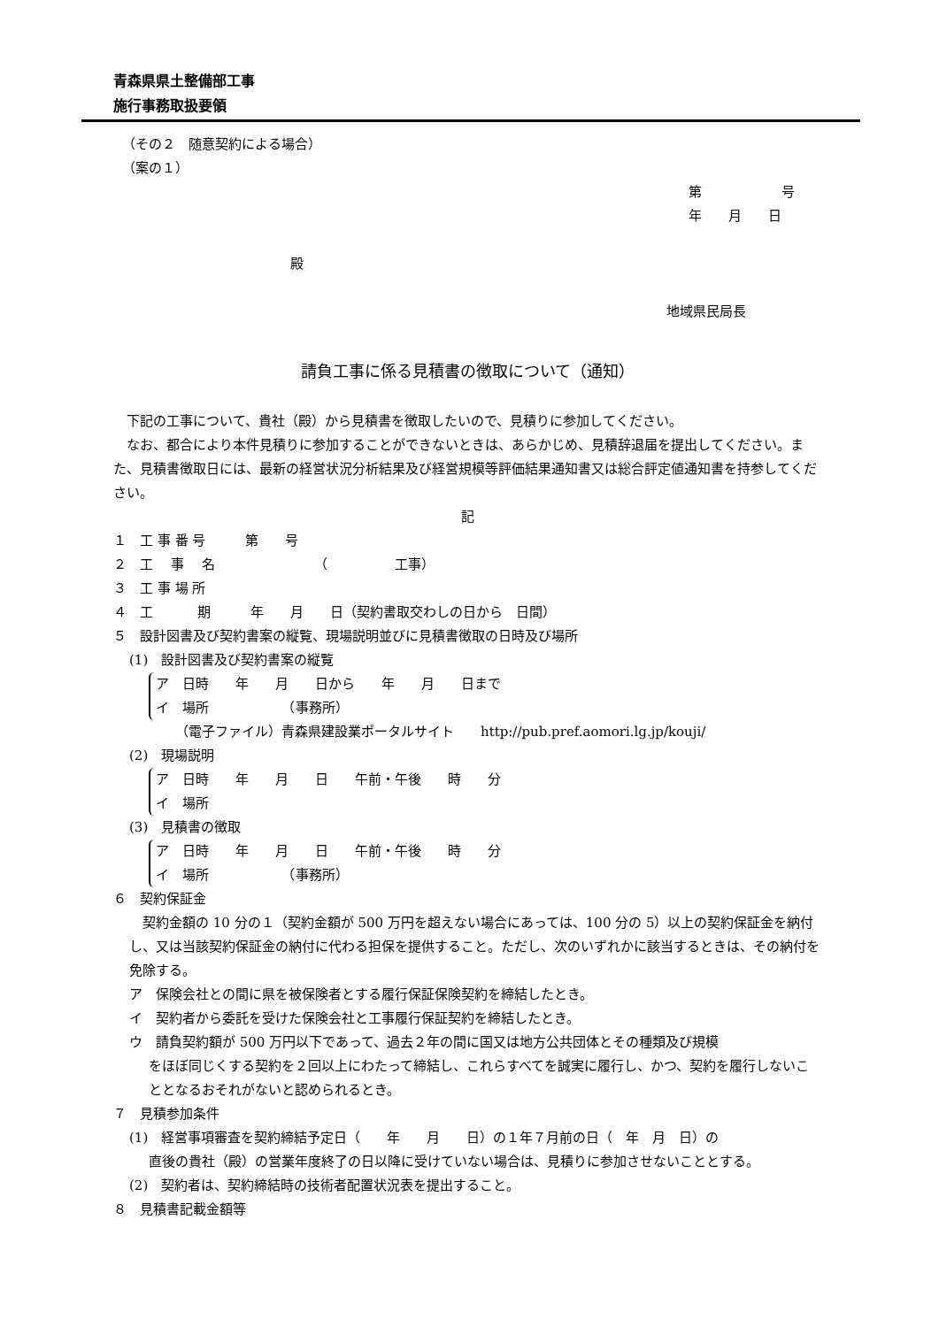青森県県土整備部工事
施行事務取扱要領
（その２　随意契約による場合）
（案の１）
第　　　　　　号
年　　月　　日
殿
地域県民局長
請負工事に係る見積書の徴取について（通知）
下記の工事について、貴社（殿）から見積書を徴取したいので、見積りに参加してください。
なお、都合により本件見積りに参加することができないときは、あらかじめ、見積辞退届を提出してください。また、見積書徴取日には、最新の経営状況分析結果及び経営規模等評価結果通知書又は総合評定値通知書を持参してください。
記
１　工 事 番 号　　　第　　号
２　工　 事　 名　　　　　　　　（　　　　　工事）
３　工 事 場 所
４　工　　　 期　　　年　　月　　日（契約書取交わしの日から　日間）
５　設計図書及び契約書案の縦覧、現場説明並びに見積書徴取の日時及び場所
(1)　設計図書及び契約書案の縦覧
ア　日時　　年　　月　　日から　　年　　月　　日まで
イ　場所　　　　　　（事務所）
（電子ファイル）青森県建設業ポータルサイト　　http://pub.pref.aomori.lg.jp/kouji/
(2)　現場説明
ア　日時　　年　　月　　日　　午前・午後　　時　　分
イ　場所
(3)　見積書の徴取
ア　日時　　年　　月　　日　　午前・午後　　時　　分
イ　場所　　　　　　（事務所）
６　契約保証金
契約金額の 10 分の１（契約金額が 500 万円を超えない場合にあっては、100 分の 5）以上の契約保証金を納付し、又は当該契約保証金の納付に代わる担保を提供すること。ただし、次のいずれかに該当するときは、その納付を免除する。
ア　保険会社との間に県を被保険者とする履行保証保険契約を締結したとき。
イ　契約者から委託を受けた保険会社と工事履行保証契約を締結したとき。
ウ　請負契約額が 500 万円以下であって、過去２年の間に国又は地方公共団体とその種類及び規模
をほぼ同じくする契約を２回以上にわたって締結し、これらすべてを誠実に履行し、かつ、契約を履行しないこととなるおそれがないと認められるとき。
７　見積参加条件
(1)　経営事項審査を契約締結予定日（　　年　　月　　日）の１年７月前の日（　年　月　日）の
直後の貴社（殿）の営業年度終了の日以降に受けていない場合は、見積りに参加させないこととする。
(2)　契約者は、契約締結時の技術者配置状況表を提出すること。
８　見積書記載金額等